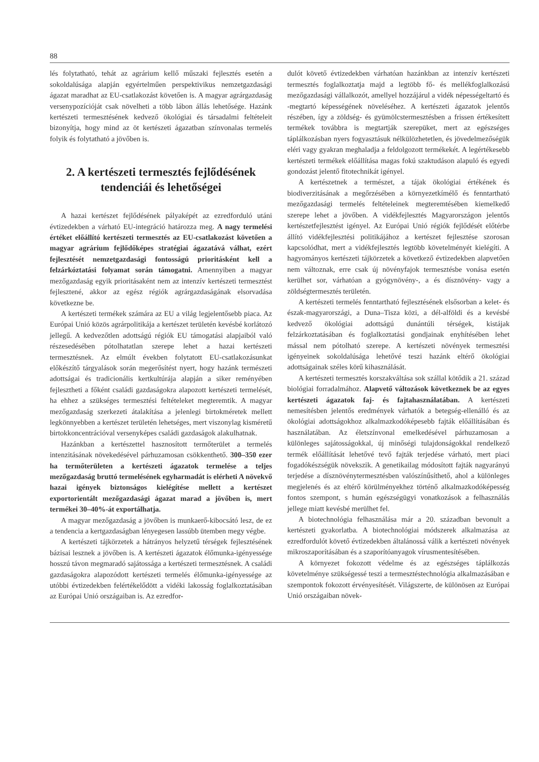88
lés folytatható, tehát az agrárium kellő műszaki fejlesztés esetén a sokoldalúsága alapján egyértelműen perspektivikus nemzetgazdasági ágazat maradhat az EU-csatlakozást követően is. A magyar agrárgazdaság versenypozícióját csak növelheti a több lábon állás lehetősége. Hazánk kertészeti termesztésének kedvező ökológiai és társadalmi feltételeit bizonyítja, hogy mind az öt kertészeti ágazatban színvonalas termelés folyik és folytatható a jövőben is.
2. A kertészeti termesztés fejlődésének tendenciái és lehetőségei
A hazai kertészet fejlődésének pályaképét az ezredforduló utáni évtizedekben a várható EU-integráció határozza meg. A nagy termelési értéket előállító kertészeti termesztés az EU-csatlakozást követően a magyar agrárium fejlődőképes stratégiai ágazatává válhat, ezért fejlesztését nemzetgazdasági fontosságú prioritásként kell a felzárkóztatási folyamat során támogatni. Amennyiben a magyar mezőgazdaság egyik prioritásaként nem az intenzív kertészeti termesztést fejlesztené, akkor az egész régiók agrárgazdaságának elsorvadása következne be.
A kertészeti termékek számára az EU a világ legjelentősebb piaca. Az Európai Unió közös agrárpolitikája a kertészet területén kevésbé korlátozó jellegű. A kedvezőtlen adottságú régiók EU támogatási alapjaiból való részesedésében pótolhatatlan szerepe lehet a hazai kertészeti termesztésnek. Az elmúlt években folytatott EU-csatlakozásunkat előkészítő tárgyalások során megerősítést nyert, hogy hazánk természeti adottságai és tradicionális kertkultúrája alapján a siker reményében fejlesztheti a főként családi gazdaságokra alapozott kertészeti termelését, ha ehhez a szükséges termesztési feltételeket megteremtik. A magyar mezőgazdaság szerkezeti átalakítása a jelenlegi birtokméretek mellett legkönnyebben a kertészet területén lehetséges, mert viszonylag kisméretű birtokkoncentrációval versenyképes családi gazdaságok alakulhatnak.
Hazánkban a kertészettel hasznosított termőterület a termelés intenzitásának növekedésével párhuzamosan csökkenthető. 300–350 ezer ha termőterületen a kertészeti ágazatok termelése a teljes mezőgazdaság bruttó termelésének egyharmadát is elérheti A növekvő hazai igények biztonságos kielégítése mellett a kertészet exportorientált mezőgazdasági ágazat marad a jövőben is, mert termékei 30–40%-át exportálhatja.
A magyar mezőgazdaság a jövőben is munkaerő-kibocsátó lesz, de ez a tendencia a kertgazdaságban lényegesen lassúbb ütemben megy végbe.
A kertészeti tájkörzetek a hátrányos helyzetű térségek fejlesztésének bázisai lesznek a jövőben is. A kertészeti ágazatok élőmunka-igényessége hosszú távon megmaradó sajátossága a kertészeti termesztésnek. A családi gazdaságokra alapozódott kertészeti termelés élőmunka-igényessége az utóbbi évtizedekben felértékelődött a vidéki lakosság foglalkoztatásában az Európai Unió országaiban is. Az ezredfor-
dulót követő évtizedekben várhatóan hazánkban az intenzív kertészeti termesztés foglalkoztatja majd a legtöbb fő- és mellékfoglalkozású mezőgazdasági vállalkozót, amellyel hozzájárul a vidék népességeltartó és -megtartó képességének növeléséhez. A kertészeti ágazatok jelentős részében, így a zöldség- és gyümölcstermesztésben a frissen értékesített termékek továbbra is megtartják szerepüket, mert az egészséges táplálkozásban nyers fogyasztásuk nélkülözhetetlen, és jövedelmezőségük eléri vagy gyakran meghaladja a feldolgozott termékekét. A legértékesebb kertészeti termékek előállítása magas fokú szaktudáson alapuló és egyedi gondozást jelentő fitotechnikát igényel.
A kertészetnek a természet, a tájak ökológiai értékének és biodiverzitásának a megőrzésében a környezetkímélő és fenntartható mezőgazdasági termelés feltételeinek megteremtésében kiemelkedő szerepe lehet a jövőben. A vidékfejlesztés Magyarországon jelentős kertészetfejlesztést igényel. Az Európai Unió régiók fejlődését előtérbe állító vidékfejlesztési politikájához a kertészet fejlesztése szorosan kapcsolódhat, mert a vidékfejlesztés legtöbb követelményét kielégíti. A hagyományos kertészeti tájkörzetek a következő évtizedekben alapvetően nem változnak, erre csak új növényfajok termesztésbe vonása esetén kerülhet sor, várhatóan a gyógynövény-, a és dísznövény- vagy a zöldségtermesztés területén.
A kertészeti termelés fenntartható fejlesztésének elsősorban a kelet- és észak-magyarországi, a Duna–Tisza közi, a dél-alföldi és a kevésbé kedvező ökológiai adottságú dunántúli térségek, kistájak felzárkoztatásában és foglalkoztatási gondjainak enyhítésében lehet mással nem pótolható szerepe. A kertészeti növények termesztési igényeinek sokoldalúsága lehetővé teszi hazánk eltérő ökológiai adottságainak széles körű kihasználását.
A kertészeti termesztés korszakváltása sok szállal kötődik a 21. század biológiai forradalmához. Alapvető változások következnek be az egyes kertészeti ágazatok faj- és fajtahasználatában. A kertészeti nemesítésben jelentős eredmények várhatók a betegség-ellenálló és az ökológiai adottságokhoz alkalmazkodóképesebb fajták előállításában és használatában. Az életszínvonal emelkedésével párhuzamosan a különleges sajátosságokkal, új minőségi tulajdonságokkal rendelkező termék előállítását lehetővé tevő fajták terjedése várható, mert piaci fogadókészségük növekszik. A genetikailag módosított fajták nagyarányú terjedése a dísznövénytermesztésben valószínűsíthető, ahol a különleges megjelenés és az eltérő körülményekhez történő alkalmazkodóképesség fontos szempont, s humán egészségügyi vonatkozások a felhasználás jellege miatt kevésbé merülhet fel.
A biotechnológia felhasználása már a 20. században bevonult a kertészeti gyakorlatba. A biotechnológiai módszerek alkalmazása az ezredfordulót követő évtizedekben általánossá válik a kertészeti növények mikroszaporításában és a szaporítóanyagok vírusmentesítésében.
A környezet fokozott védelme és az egészséges táplálkozás követelménye szükségessé teszi a termesztéstechnológia alkalmazásában e szempontok fokozott érvényesítését. Világszerte, de különösen az Európai Unió országaiban növek-